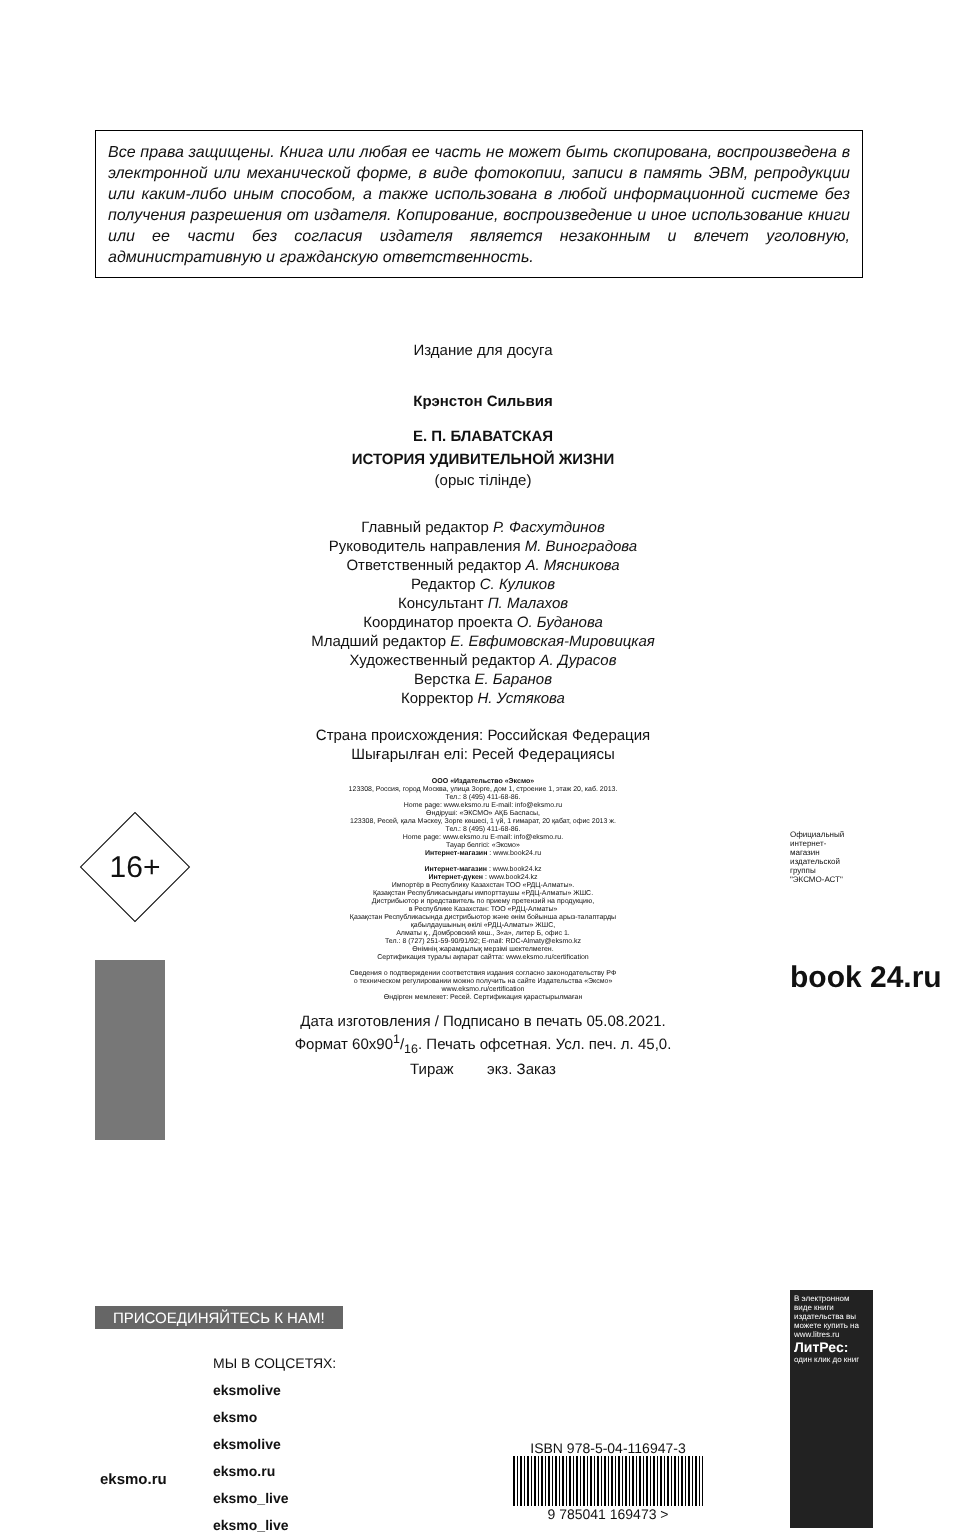Все права защищены. Книга или любая ее часть не может быть скопирована, воспроизведена в электронной или механической форме, в виде фотокопии, записи в память ЭВМ, репродукции или каким-либо иным способом, а также использована в любой информационной системе без получения разрешения от издателя. Копирование, воспроизведение и иное использование книги или ее части без согласия издателя является незаконным и влечет уголовную, административную и гражданскую ответственность.
Издание для досуга
Крэнстон Сильвия
Е. П. БЛАВАТСКАЯ
ИСТОРИЯ УДИВИТЕЛЬНОЙ ЖИЗНИ
(орыс тілінде)
Главный редактор Р. Фасхутдинов
Руководитель направления М. Виноградова
Ответственный редактор А. Мясникова
Редактор С. Куликов
Консультант П. Малахов
Координатор проекта О. Буданова
Младший редактор Е. Евфимовская-Мировицкая
Художественный редактор А. Дурасов
Верстка Е. Баранов
Корректор Н. Устякова
Страна происхождения: Российская Федерация
Шығарылған елі: Ресей Федерациясы
ООО «Издательство «Эксмо»
123308, Россия, город Москва, улица Зорге, дом 1, строение 1, этаж 20, каб. 2013.
Тел.: 8 (495) 411-68-86.
Home page: www.eksmo.ru E-mail: info@eksmo.ru
Өндіруші: «ЭКСМО» АҚБ Баспасы,
123308, Ресей, қала Мәскеу, Зорге көшесі, 1 үй, 1 ғимарат, 20 қабат, офис 2013 ж.
Тел.: 8 (495) 411-68-86.
Home page: www.eksmo.ru E-mail: info@eksmo.ru.
Тауар белгісі: «Эксмо»
Интернет-магазин : www.book24.ru
Интернет-магазин : www.book24.kz
Интернет-дүкен : www.book24.kz
Импортёр в Республику Казахстан ТОО «РДЦ-Алматы».
Қазақстан Республикасындағы импорттаушы «РДЦ-Алматы» ЖШС.
Дистрибьютор и представитель по приему претензий на продукцию,
в Республике Казахстан: ТОО «РДЦ-Алматы»
Қазақстан Республикасында дистрибьютор және өнім бойынша арыз-талаптарды
қабылдаушының өкілі «РДЦ-Алматы» ЖШС,
Алматы қ., Домбровский көш., 3«а», литер Б, офис 1.
Тел.: 8 (727) 251-59-90/91/92; E-mail: RDC-Almaty@eksmo.kz
Өнімнің жарамдылық мерзімі шектелмеген.
Сертификация туралы ақпарат сайтта: www.eksmo.ru/certification
Сведения о подтверждении соответствия издания согласно законодательству РФ
о техническом регулировании можно получить на сайте Издательства «Эксмо»
www.eksmo.ru/certification
Өндірген мемлекет: Ресей. Сертификация қарастырылмаған
Дата изготовления / Подписано в печать 05.08.2021.
Формат 60х901/16. Печать офсетная. Усл. печ. л. 45,0.
Тираж экз. Заказ
16+
Официальный интернет-магазин издательской группы "ЭКСМО-АСТ"
book 24.ru
ПРИСОЕДИНЯЙТЕСЬ К НАМ!
eksmo.ru
МЫ В СОЦСЕТЯХ:
eksmolive
eksmo
eksmolive
eksmo.ru
eksmo_live
eksmo_live
ISBN 978-5-04-116947-3
9 785041 169473 >
В электронном виде книги издательства вы можете купить на www.litres.ru
ЛитРес:
один клик до книг